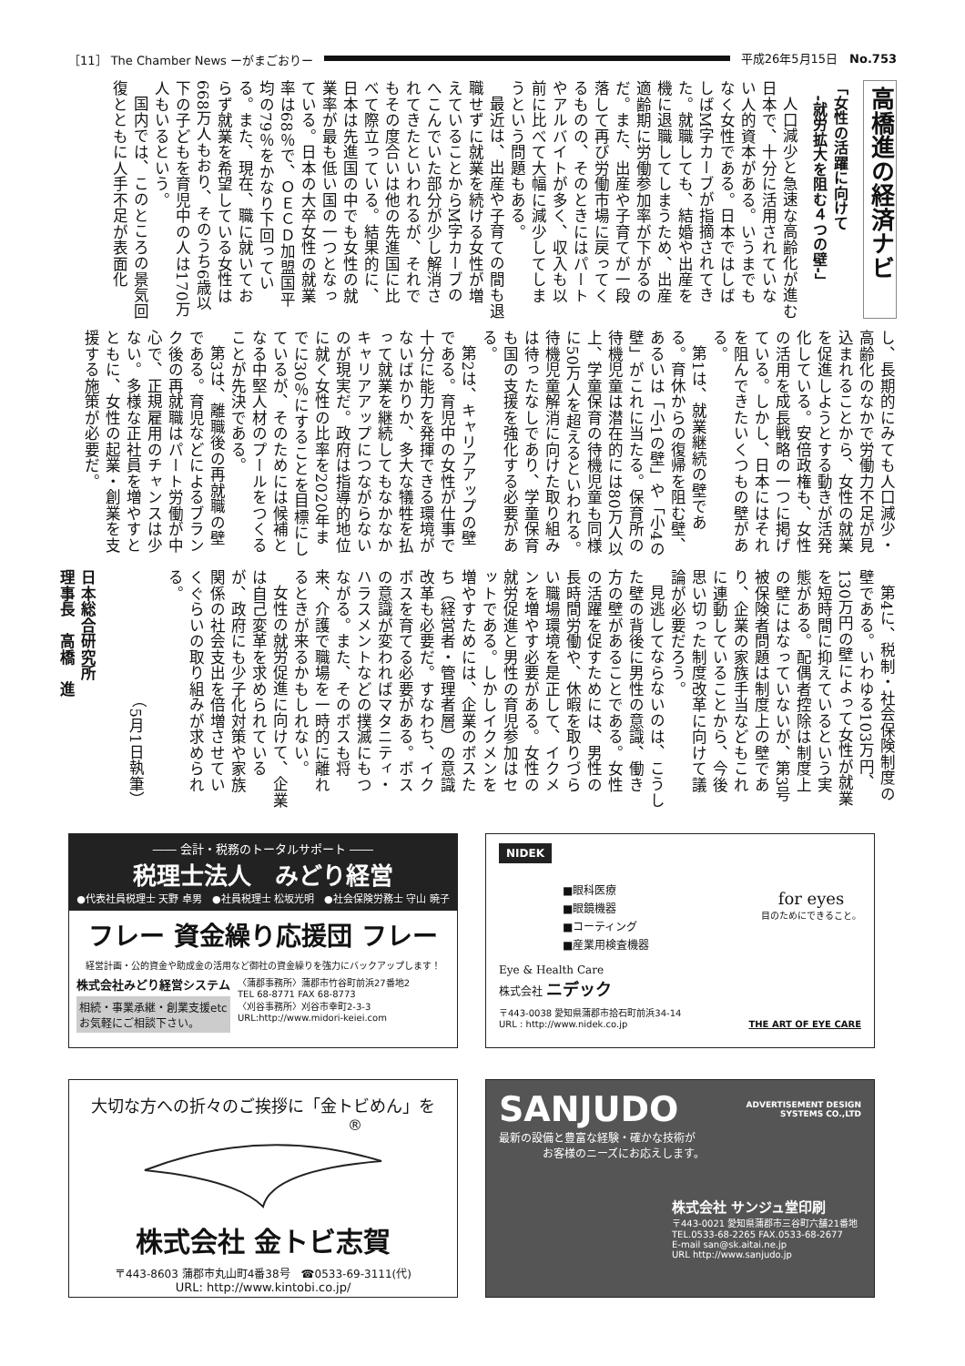［11］ The Chamber News ーがまごおりー 平成26年5月15日　No.753
高橋進の経済ナビ
「女性の活躍に向けて
　-就労拡大を阻む４つの壁-」
人口減少と急速な高齢化が進む日本で、十分に活用されていない人的資本がある。いうまでもなく女性である。日本ではしばしばM字カーブが指摘されてきた。就職しても、結婚や出産を機に退職してしまうため、出産適齢期に労働参加率が下がるのだ。また、出産や子育てが一段落して再び労働市場に戻ってくるものの、そのときにはパートやアルバイトが多く、収入も以前に比べて大幅に減少してしまうという問題もある。
最近は、出産や子育ての間も退職せずに就業を続ける女性が増えていることからM字カーブのへこんでいた部分が少し解消されてきたといわれるが、それでもその度合いは他の先進国に比べて際立っている。結果的に、日本は先進国の中でも女性の就業率が最も低い国の一つとなっている。日本の大卒女性の就業率は68％で、ＯＥＣＤ加盟国平均の79％をかなり下回っている。また、現在、職に就いておらず就業を希望している女性は668万人もおり、そのうち6歳以下の子どもを育児中の人は170万人もいるという。
国内では、このところの景気回復とともに人手不足が表面化
し、長期的にみても人口減少・高齢化のなかで労働力不足が見込まれることから、女性の就業を促進しようとする動きが活発化している。安倍政権も、女性の活用を成長戦略の一つに掲げている。しかし、日本にはそれを阻んできたいくつもの壁がある。
第1は、就業継続の壁である。育休からの復帰を阻む壁、あるいは「小1の壁」や「小4の壁」がこれに当たる。保育所の待機児童は潜在的には80万人以上、学童保育の待機児童も同様に50万人を超えるといわれる。待機児童解消に向けた取り組みは待ったなしであり、学童保育も国の支援を強化する必要がある。
第2は、キャリアアップの壁である。育児中の女性が仕事で十分に能力を発揮できる環境がないばかりか、多大な犠牲を払って就業を継続してもなかなかキャリアアップにつながらないのが現実だ。政府は指導的地位に就く女性の比率を2020年までに30％にすることを目標にしているが、そのためには候補となる中堅人材のプールをつくることが先決である。
第3は、離職後の再就職の壁である。育児などによるブランク後の再就職はパート労働が中心で、正規雇用のチャンスは少ない。多様な正社員を増やすとともに、女性の起業・創業を支援する施策が必要だ。
第4に、税制・社会保険制度の壁である。いわゆる103万円、130万円の壁によって女性が就業を短時間に抑えているという実態がある。配偶者控除は制度上の壁にはなっていないが、第3号被保険者問題は制度上の壁であり、企業の家族手当などもこれに連動していることから、今後思い切った制度改革に向けて議論が必要だろう。
見逃してならないのは、こうした壁の背後に男性の意識、働き方の壁があることである。女性の活躍を促すためには、男性の長時間労働や、休暇を取りづらい職場環境を是正して、イクメンを増やす必要がある。女性の就労促進と男性の育児参加はセットである。しかしイクメンを増やすためには、企業のボスたち（経営者・管理者層）の意識改革も必要だ。すなわち、イクボスを育てる必要がある。ボスの意識が変わればマタニティ・ハラスメントなどの撲滅にもつながる。また、そのボスも将来、介護で職場を一時的に離れるときが来るかもしれない。
女性の就労促進に向けて、企業は自己変革を求められているが、政府にも少子化対策や家族関係の社会支出を倍増させていくぐらいの取り組みが求められる。
（5月1日執筆）
日本総合研究所
理事長　高橋　進
―― 会計・税務のトータルサポート ――
税理士法人　みどり経営
●代表社員税理士 天野 卓男　●社員税理士 松坂光明　●社会保険労務士 守山 暁子
フレー 資金繰り応援団 フレー
経営計画・公的資金や助成金の活用など御社の資金繰りを強力にバックアップします！
株式会社みどり経営システム
相続・事業承継・創業支援etc
お気軽にご相談下さい。
〈蒲郡事務所〉蒲郡市竹谷町前浜27番地2
TEL 68-8771 FAX 68-8773
〈刈谷事務所〉刈谷市幸町2-3-3
URL:http://www.midori-keiei.com
NIDEK
■眼科医療
■眼鏡機器
■コーティング
■産業用検査機器
for eyes
目のためにできること。
Eye & Health Care
株式会社 ニデック
〒443-0038 愛知県蒲郡市拾石町前浜34-14
URL : http://www.nidek.co.jp THE ART OF EYE CARE
大切な方への折々のご挨拶に「金トビめん」を
®
株式会社 金トビ志賀
〒443-8603 蒲郡市丸山町4番38号　☎0533-69-3111(代)
URL: http://www.kintobi.co.jp/
SANJUDO ADVERTISEMENT DESIGN
SYSTEMS CO.,LTD
最新の設備と豊富な経験・確かな技術が
　　　　お客様のニーズにお応えします。
株式会社 サンジュ堂印刷
〒443-0021 愛知県蒲郡市三谷町六舗21番地
TEL.0533-68-2265 FAX.0533-68-2677
E-mail san@sk.aitai.ne.jp
URL http://www.sanjudo.jp